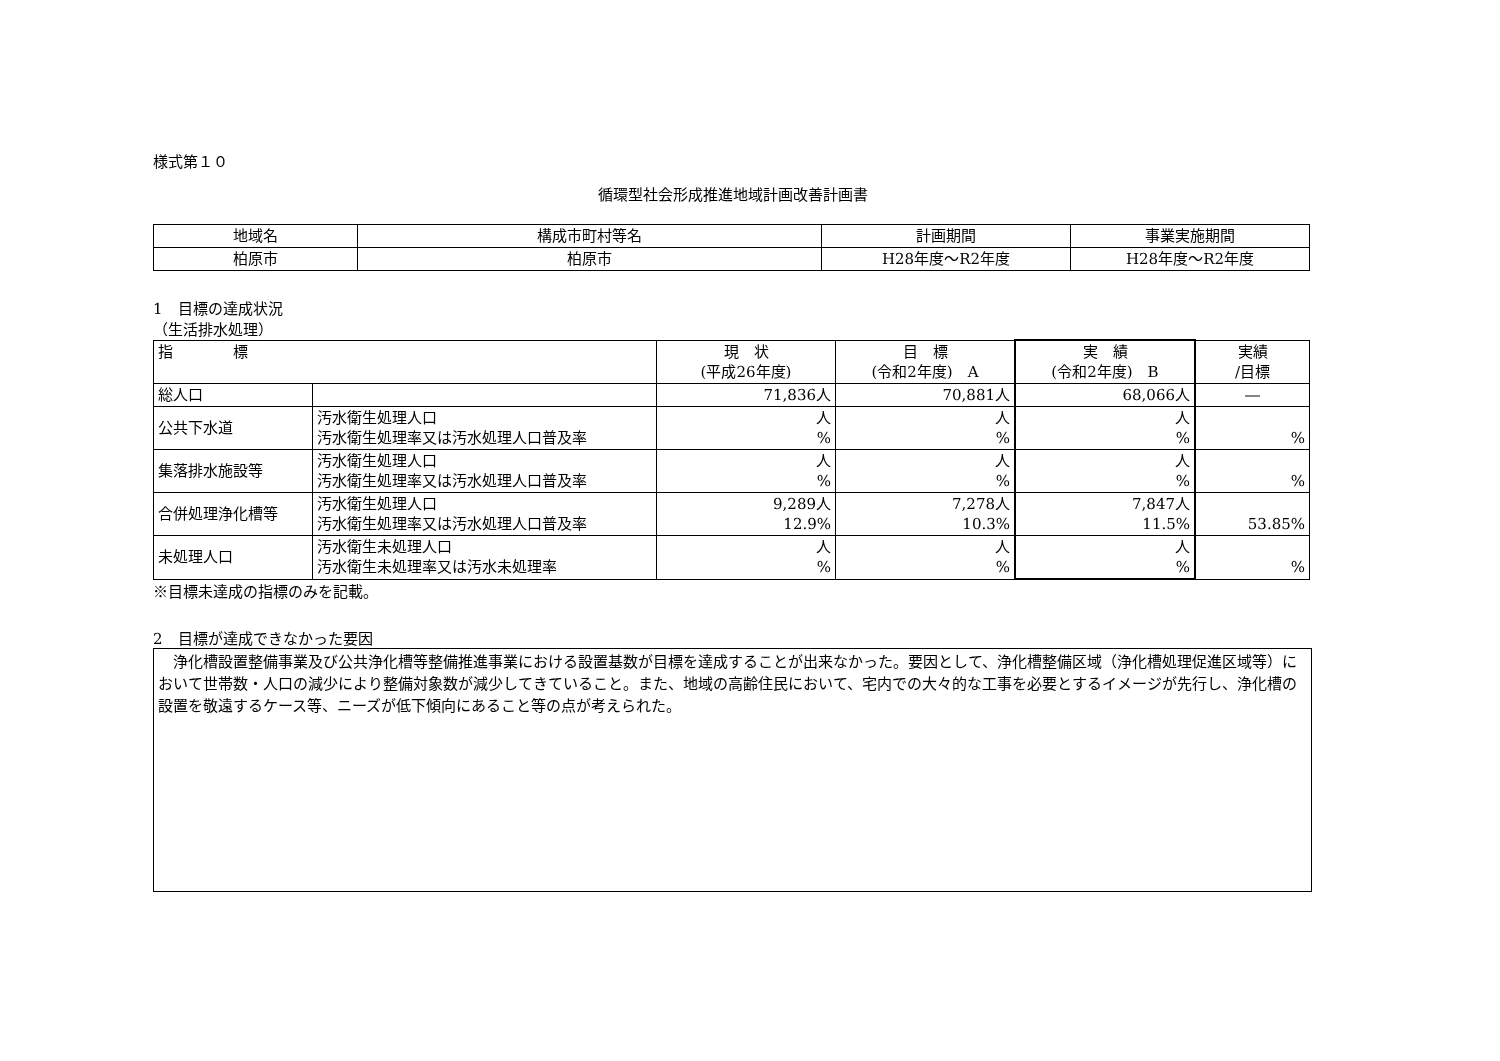様式第１０
循環型社会形成推進地域計画改善計画書
| 地域名 | 構成市町村等名 | 計画期間 | 事業実施期間 |
| 柏原市 | 柏原市 | H28年度～R2年度 | H28年度～R2年度 |
1　目標の達成状況
（生活排水処理）
| 指 標 | | 現 状 (平成26年度) | 目 標 (令和2年度) A | 実 績 (令和2年度) B | 実績 /目標 |
| --- | --- | --- | --- | --- | --- |
| 総人口 | | 71,836人 | 70,881人 | 68,066人 | ― |
| 公共下水道 | 汚水衛生処理人口 汚水衛生処理率又は汚水処理人口普及率 | 人 % | 人 % | 人 % | % |
| 集落排水施設等 | 汚水衛生処理人口 汚水衛生処理率又は汚水処理人口普及率 | 人 % | 人 % | 人 % | % |
| 合併処理浄化槽等 | 汚水衛生処理人口 汚水衛生処理率又は汚水処理人口普及率 | 9,289人 12.9% | 7,278人 10.3% | 7,847人 11.5% | 53.85% |
| 未処理人口 | 汚水衛生未処理人口 汚水衛生未処理率又は汚水未処理率 | 人 % | 人 % | 人 % | % |
※目標未達成の指標のみを記載。
2　目標が達成できなかった要因
　浄化槽設置整備事業及び公共浄化槽等整備推進事業における設置基数が目標を達成することが出来なかった。要因として、浄化槽整備区域（浄化槽処理促進区域等）において世帯数・人口の減少により整備対象数が減少してきていること。また、地域の高齢住民において、宅内での大々的な工事を必要とするイメージが先行し、浄化槽の設置を敬遠するケース等、ニーズが低下傾向にあること等の点が考えられた。